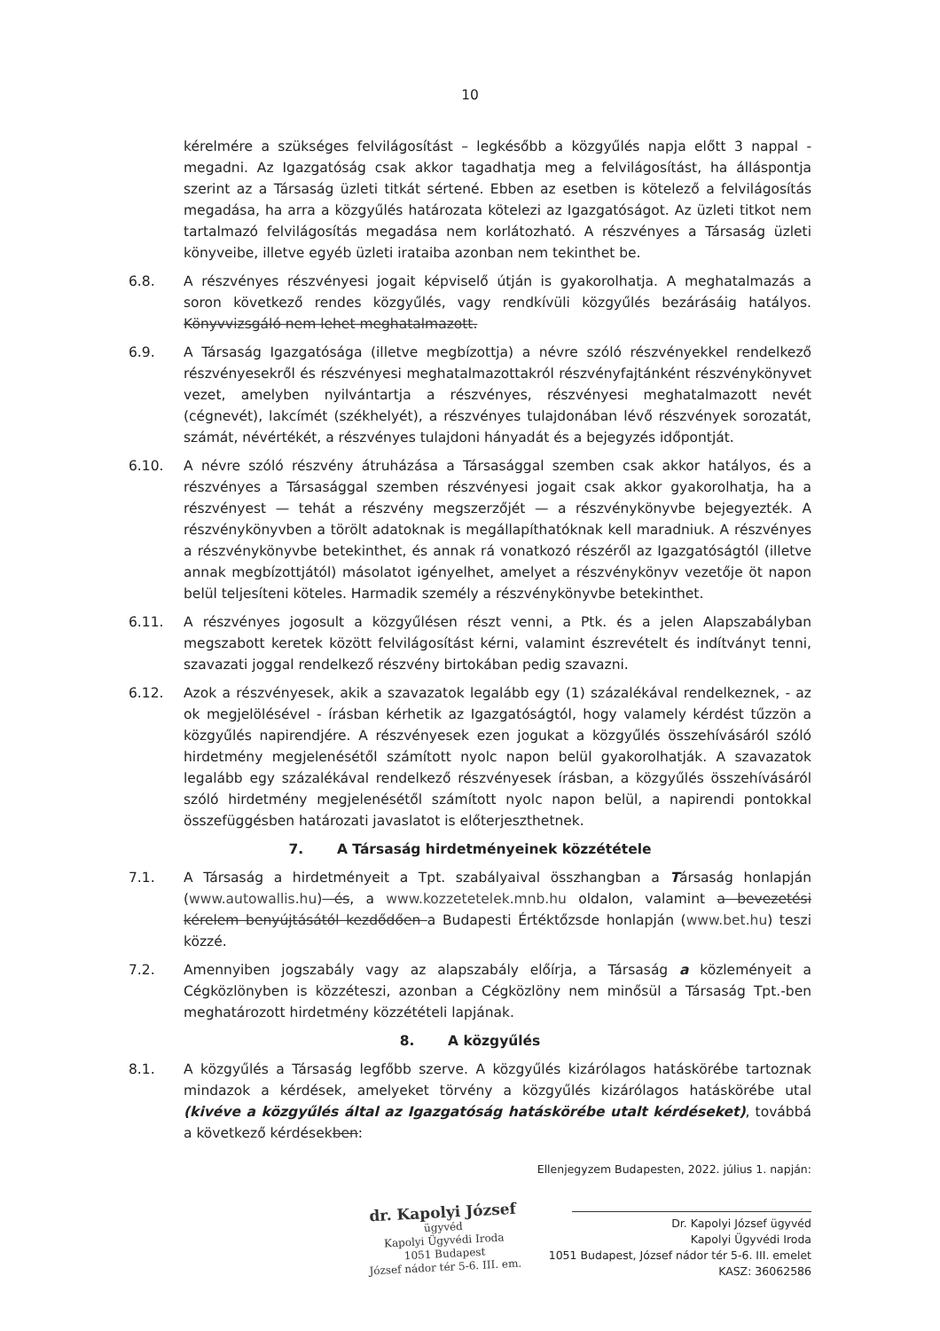10
kérelmére a szükséges felvilágosítást – legkésőbb a közgyűlés napja előtt 3 nappal - megadni. Az Igazgatóság csak akkor tagadhatja meg a felvilágosítást, ha álláspontja szerint az a Társaság üzleti titkát sértené. Ebben az esetben is kötelező a felvilágosítás megadása, ha arra a közgyűlés határozata kötelezi az Igazgatóságot. Az üzleti titkot nem tartalmazó felvilágosítás megadása nem korlátozható. A részvényes a Társaság üzleti könyveibe, illetve egyéb üzleti irataiba azonban nem tekinthet be.
6.8. A részvényes részvényesi jogait képviselő útján is gyakorolhatja. A meghatalmazás a soron következő rendes közgyűlés, vagy rendkívüli közgyűlés bezárásáig hatályos. Könyvvizsgáló nem lehet meghatalmazott.
6.9. A Társaság Igazgatósága (illetve megbízottja) a névre szóló részvényekkel rendelkező részvényesekről és részvényesi meghatalmazottakról részvényfajtánként részvénykönyvet vezet, amelyben nyilvántartja a részvényes, részvényesi meghatalmazott nevét (cégnevét), lakcímét (székhelyét), a részvényes tulajdonában lévő részvények sorozatát, számát, névértékét, a részvényes tulajdoni hányadát és a bejegyzés időpontját.
6.10. A névre szóló részvény átruházása a Társasággal szemben csak akkor hatályos, és a részvényes a Társasággal szemben részvényesi jogait csak akkor gyakorolhatja, ha a részvényest — tehát a részvény megszerzőjét — a részvénykönyvbe bejegyezték. A részvénykönyvben a törölt adatoknak is megállapíthatóknak kell maradniuk. A részvényes a részvénykönyvbe betekinthet, és annak rá vonatkozó részéről az Igazgatóságtól (illetve annak megbízottjától) másolatot igényelhet, amelyet a részvénykönyv vezetője öt napon belül teljesíteni köteles. Harmadik személy a részvénykönyvbe betekinthet.
6.11. A részvényes jogosult a közgyűlésen részt venni, a Ptk. és a jelen Alapszabályban megszabott keretek között felvilágosítást kérni, valamint észrevételt és indítványt tenni, szavazati joggal rendelkező részvény birtokában pedig szavazni.
6.12. Azok a részvényesek, akik a szavazatok legalább egy (1) százalékával rendelkeznek, - az ok megjelölésével - írásban kérhetik az Igazgatóságtól, hogy valamely kérdést tűzzön a közgyűlés napirendjére. A részvényesek ezen jogukat a közgyűlés összehívásáról szóló hirdetmény megjelenésétől számított nyolc napon belül gyakorolhatják. A szavazatok legalább egy százalékával rendelkező részvényesek írásban, a közgyűlés összehívásáról szóló hirdetmény megjelenésétől számított nyolc napon belül, a napirendi pontokkal összefüggésben határozati javaslatot is előterjeszthetnek.
7. A Társaság hirdetményeinek közzététele
7.1. A Társaság a hirdetményeit a Tpt. szabályaival összhangban a Társaság honlapján (www.autowallis.hu) és, a www.kozzetetelek.mnb.hu oldalon, valamint a bevezetési kérelem benyújtásától kezdődően a Budapesti Értéktőzsde honlapján (www.bet.hu) teszi közzé.
7.2. Amennyiben jogszabály vagy az alapszabály előírja, a Társaság a közleményeit a Cégközlönyben is közzéteszi, azonban a Cégközlöny nem minősül a Társaság Tpt.-ben meghatározott hirdetmény közzétételi lapjának.
8. A közgyűlés
8.1. A közgyűlés a Társaság legfőbb szerve. A közgyűlés kizárólagos hatáskörébe tartoznak mindazok a kérdések, amelyeket törvény a közgyűlés kizárólagos hatáskörébe utal (kivéve a közgyűlés által az Igazgatóság hatáskörébe utalt kérdéseket), továbbá a következő kérdésekben:
dr. Kapolyi József
ügyvéd
Kapolyi Ügyvédi Iroda
1051 Budapest
József nádor tér 5-6. III. em.
Ellenjegyzem Budapesten, 2022. július 1. napján:
Dr. Kapolyi József ügyvéd
Kapolyi Ügyvédi Iroda
1051 Budapest, József nádor tér 5-6. III. emelet
KASZ: 36062586